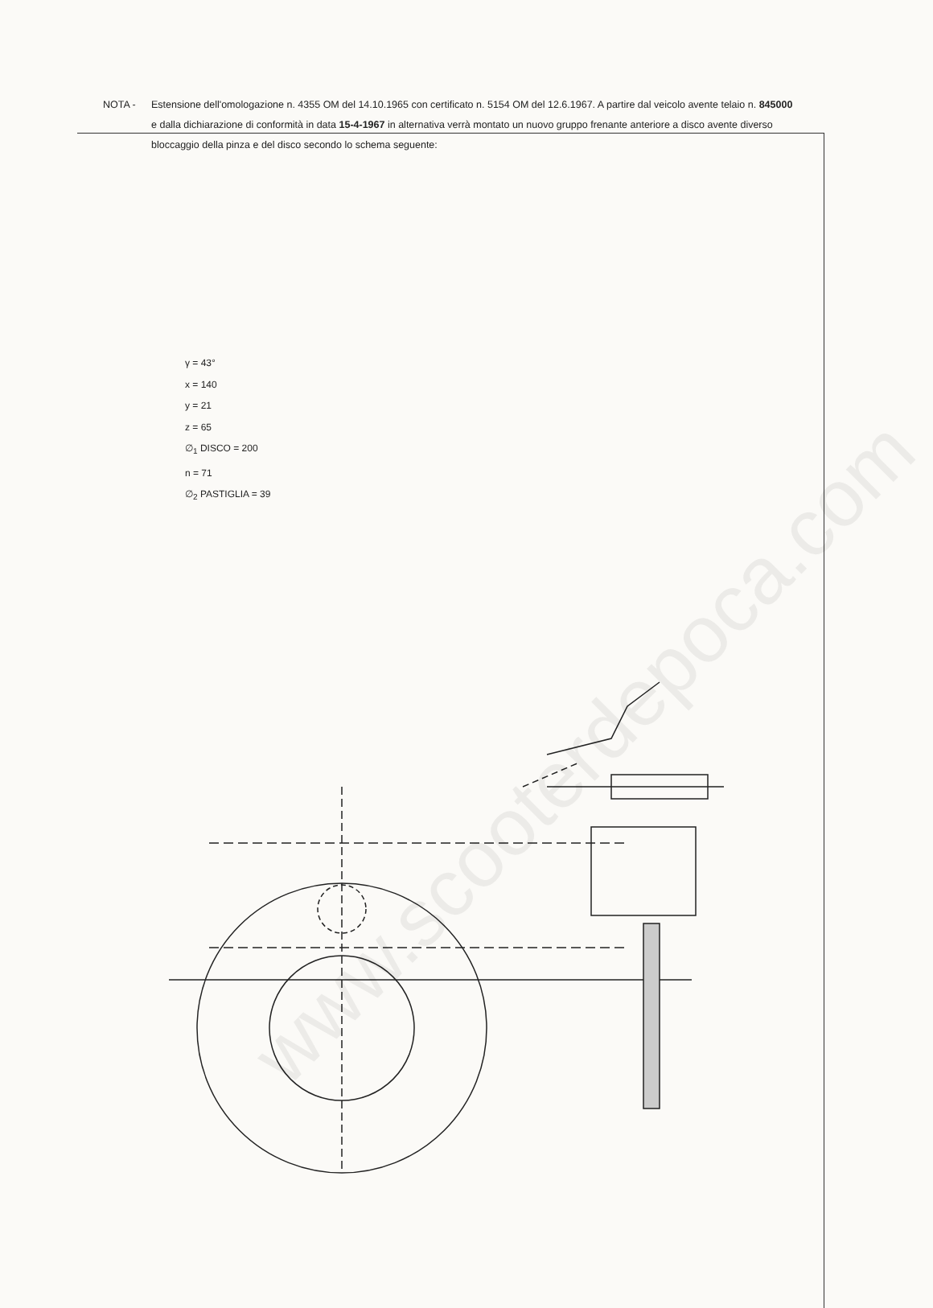NOTA - Estensione dell'omologazione n. 4355 OM del 14.10.1965 con certificato n. 5154 OM del 12.6.1967. A partire dal veicolo avente telaio n. 845000 e dalla dichiarazione di conformità in data 15-4-1967 in alternativa verrà montato un nuovo gruppo frenante anteriore a disco avente diverso bloccaggio della pinza e del disco secondo lo schema seguente:
γ = 43°
x = 140
y = 21
z = 65
∅<sub>1</sub> DISCO = 200
n = 71
∅<sub>2</sub> PASTIGLIA = 39
www.scooterdepoca.com